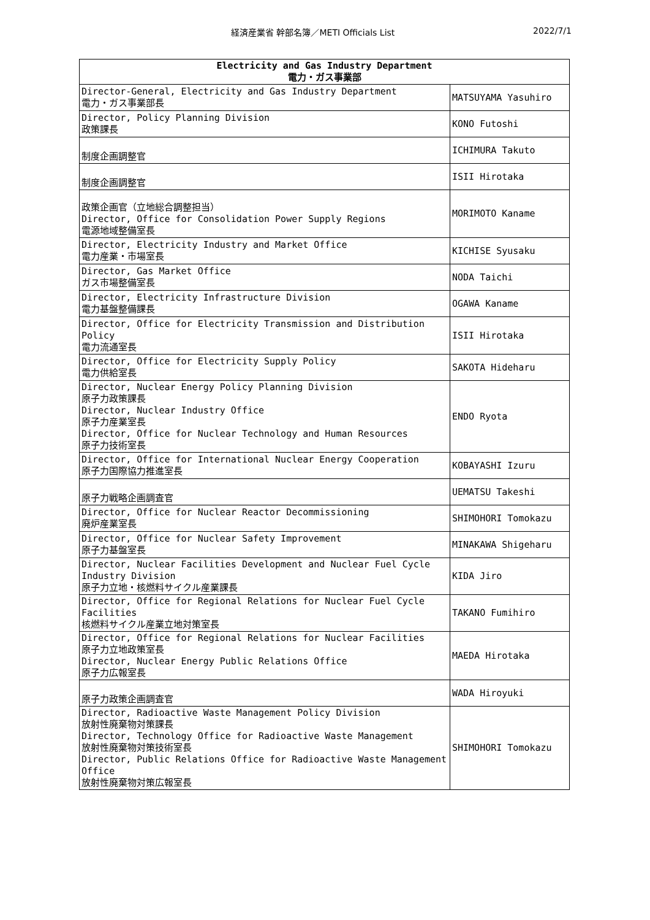経済産業省 幹部名簿／METI Officials List 2022/7/1
| Electricity and Gas Industry Department 電力・ガス事業部 | |
| --- | --- |
| Director-General, Electricity and Gas Industry Department 電力・ガス事業部長 | MATSUYAMA Yasuhiro |
| Director, Policy Planning Division 政策課長 | KONO Futoshi |
| 制度企画調整官 | ICHIMURA Takuto |
| 制度企画調整官 | ISII Hirotaka |
| 政策企画官（立地総合調整担当） Director, Office for Consolidation Power Supply Regions 電源地域整備室長 | MORIMOTO Kaname |
| Director, Electricity Industry and Market Office 電力産業・市場室長 | KICHISE Syusaku |
| Director, Gas Market Office ガス市場整備室長 | NODA Taichi |
| Director, Electricity Infrastructure Division 電力基盤整備課長 | OGAWA Kaname |
| Director, Office for Electricity Transmission and Distribution Policy 電力流通室長 | ISII Hirotaka |
| Director, Office for Electricity Supply Policy 電力供給室長 | SAKOTA Hideharu |
| Director, Nuclear Energy Policy Planning Division 原子力政策課長 Director, Nuclear Industry Office 原子力産業室長 Director, Office for Nuclear Technology and Human Resources 原子力技術室長 | ENDO Ryota |
| Director, Office for International Nuclear Energy Cooperation 原子力国際協力推進室長 | KOBAYASHI Izuru |
| 原子力戦略企画調査官 | UEMATSU Takeshi |
| Director, Office for Nuclear Reactor Decommissioning 廃炉産業室長 | SHIMOHORI Tomokazu |
| Director, Office for Nuclear Safety Improvement 原子力基盤室長 | MINAKAWA Shigeharu |
| Director, Nuclear Facilities Development and Nuclear Fuel Cycle Industry Division 原子力立地・核燃料サイクル産業課長 | KIDA Jiro |
| Director, Office for Regional Relations for Nuclear Fuel Cycle Facilities 核燃料サイクル産業立地対策室長 | TAKANO Fumihiro |
| Director, Office for Regional Relations for Nuclear Facilities 原子力立地政策室長 Director, Nuclear Energy Public Relations Office 原子力広報室長 | MAEDA Hirotaka |
| 原子力政策企画調査官 | WADA Hiroyuki |
| Director, Radioactive Waste Management Policy Division 放射性廃棄物対策課長 Director, Technology Office for Radioactive Waste Management 放射性廃棄物対策技術室長 Director, Public Relations Office for Radioactive Waste Management Office 放射性廃棄物対策広報室長 | SHIMOHORI Tomokazu |